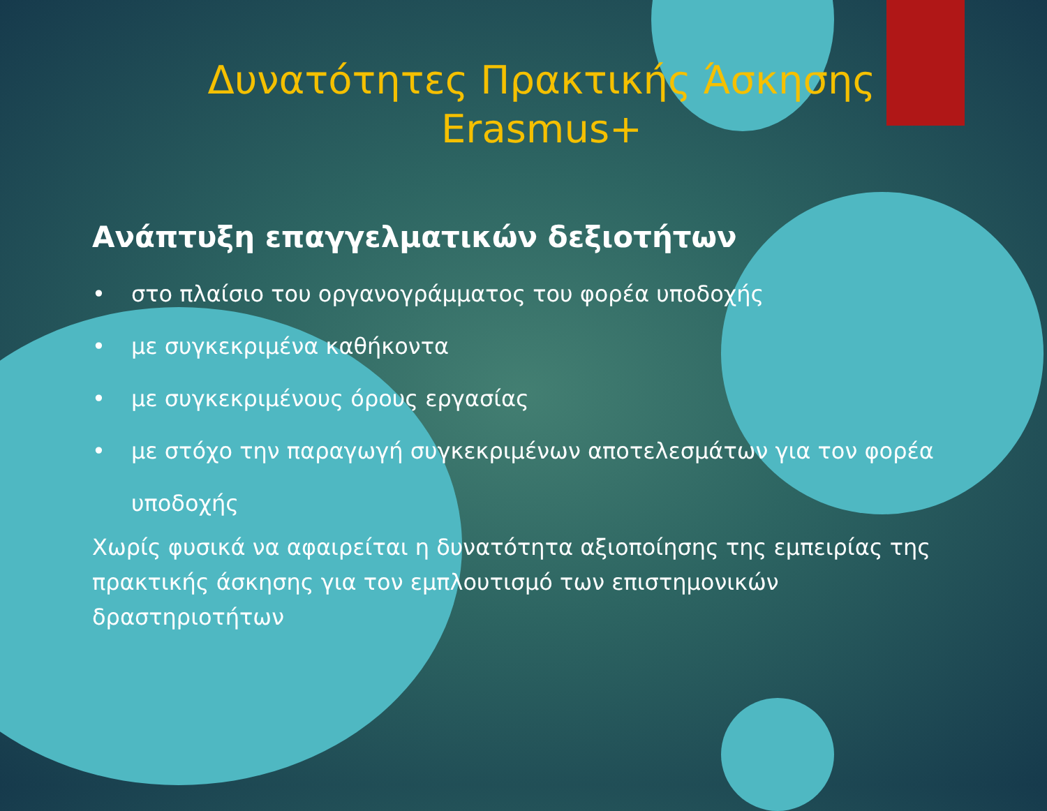Δυνατότητες Πρακτικής Άσκησης
Erasmus+
Ανάπτυξη επαγγελματικών δεξιοτήτων
• στο πλαίσιο του οργανογράμματος του φορέα υποδοχής
• με συγκεκριμένα καθήκοντα
• με συγκεκριμένους όρους εργασίας
• με στόχο την παραγωγή συγκεκριμένων αποτελεσμάτων για τον φορέα υποδοχής
Χωρίς φυσικά να αφαιρείται η δυνατότητα αξιοποίησης της εμπειρίας της πρακτικής άσκησης για τον εμπλουτισμό των επιστημονικών δραστηριοτήτων